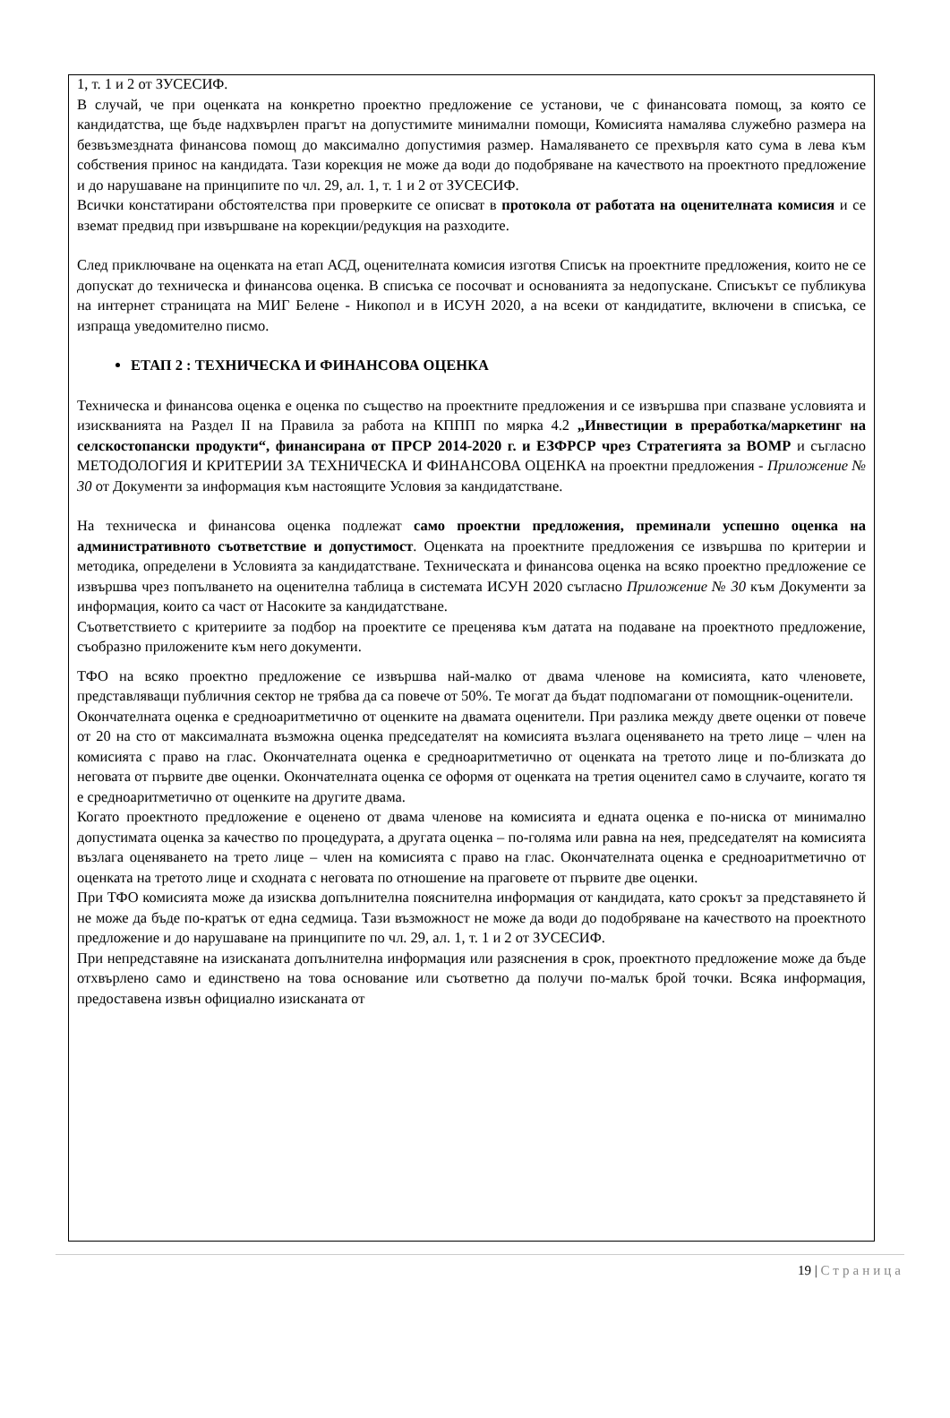1, т. 1 и 2 от ЗУСЕСИФ.
В случай, че при оценката на конкретно проектно предложение се установи, че с финансовата помощ, за която се кандидатства, ще бъде надхвърлен прагът на допустимите минимални помощи, Комисията намалява служебно размера на безвъзмездната финансова помощ до максимално допустимия размер. Намаляването се прехвърля като сума в лева към собствения принос на кандидата. Тази корекция не може да води до подобряване на качеството на проектното предложение и до нарушаване на принципите по чл. 29, ал. 1, т. 1 и 2 от ЗУСЕСИФ.
Всички констатирани обстоятелства при проверките се описват в протокола от работата на оценителната комисия и се вземат предвид при извършване на корекции/редукция на разходите.
След приключване на оценката на етап АСД, оценителната комисия изготвя Списък на проектните предложения, които не се допускат до техническа и финансова оценка. В списъка се посочват и основанията за недопускане. Списъкът се публикува на интернет страницата на МИГ Белене - Никопол и в ИСУН 2020, а на всеки от кандидатите, включени в списъка, се изпраща уведомително писмо.
ЕТАП 2 : ТЕХНИЧЕСКА И ФИНАНСОВА ОЦЕНКА
Техническа и финансова оценка е оценка по същество на проектните предложения и се извършва при спазване условията и изискванията на Раздел II на Правила за работа на КППП по мярка 4.2 „Инвестиции в преработка/маркетинг на селскостопански продукти“, финансирана от ПРСР 2014-2020 г. и ЕЗФРСР чрез Стратегията за ВОМР и съгласно МЕТОДОЛОГИЯ И КРИТЕРИИ ЗА ТЕХНИЧЕСКА И ФИНАНСОВА ОЦЕНКА на проектни предложения - Приложение № 30 от Документи за информация към настоящите Условия за кандидатстване.
На техническа и финансова оценка подлежат само проектни предложения, преминали успешно оценка на административното съответствие и допустимост. Оценката на проектните предложения се извършва по критерии и методика, определени в Условията за кандидатстване. Техническата и финансова оценка на всяко проектно предложение се извършва чрез попълването на оценителна таблица в системата ИСУН 2020 съгласно Приложение № 30 към Документи за информация, които са част от Насоките за кандидатстване.
Съответствието с критериите за подбор на проектите се преценява към датата на подаване на проектното предложение, съобразно приложените към него документи.
ТФО на всяко проектно предложение се извършва най-малко от двама членове на комисията, като членовете, представляващи публичния сектор не трябва да са повече от 50%. Те могат да бъдат подпомагани от помощник-оценители.
Окончателната оценка е средноаритметично от оценките на двамата оценители. При разлика между двете оценки от повече от 20 на сто от максималната възможна оценка председателят на комисията възлага оценяването на трето лице – член на комисията с право на глас. Окончателната оценка е средноаритметично от оценката на третото лице и по-близката до неговата от първите две оценки. Окончателната оценка се оформя от оценката на третия оценител само в случаите, когато тя е средноаритметично от оценките на другите двама.
Когато проектното предложение е оценено от двама членове на комисията и едната оценка е по-ниска от минимално допустимата оценка за качество по процедурата, а другата оценка – по-голяма или равна на нея, председателят на комисията възлага оценяването на трето лице – член на комисията с право на глас. Окончателната оценка е средноаритметично от оценката на третото лице и сходната с неговата по отношение на праговете от първите две оценки.
При ТФО комисията може да изисква допълнителна пояснителна информация от кандидата, като срокът за представянето й не може да бъде по-кратък от една седмица. Тази възможност не може да води до подобряване на качеството на проектното предложение и до нарушаване на принципите по чл. 29, ал. 1, т. 1 и 2 от ЗУСЕСИФ.
При непредставяне на изисканата допълнителна информация или разяснения в срок, проектното предложение може да бъде отхвърлено само и единствено на това основание или съответно да получи по-малък брой точки. Всяка информация, предоставена извън официално изисканата от
19 | Страница